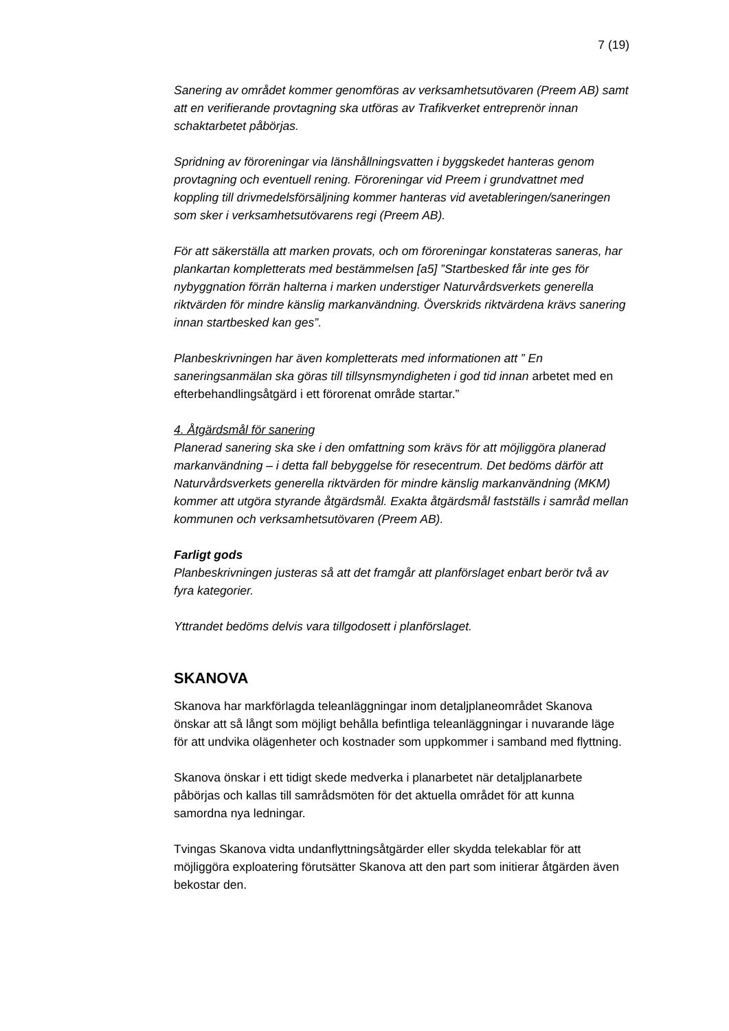7 (19)
Sanering av området kommer genomföras av verksamhetsutövaren (Preem AB) samt att en verifierande provtagning ska utföras av Trafikverket entreprenör innan schaktarbetet påbörjas.
Spridning av föroreningar via länshållningsvatten i byggskedet hanteras genom provtagning och eventuell rening. Föroreningar vid Preem i grundvattnet med koppling till drivmedelsförsäljning kommer hanteras vid avetableringen/saneringen som sker i verksamhetsutövarens regi (Preem AB).
För att säkerställa att marken provats, och om föroreningar konstateras saneras, har plankartan kompletterats med bestämmelsen [a5] ”Startbesked får inte ges för nybyggnation förrän halterna i marken understiger Naturvårdsverkets generella riktvärden för mindre känslig markanvändning. Överskrids riktvärdena krävs sanering innan startbesked kan ges”.
Planbeskrivningen har även kompletterats med informationen att ” En saneringsanmälan ska göras till tillsynsmyndigheten i god tid innan arbetet med en efterbehandlingsåtgärd i ett förorenat område startar.”
4. Åtgärdsmål för sanering
Planerad sanering ska ske i den omfattning som krävs för att möjliggöra planerad markanvändning – i detta fall bebyggelse för resecentrum. Det bedöms därför att Naturvårdsverkets generella riktvärden för mindre känslig markanvändning (MKM) kommer att utgöra styrande åtgärdsmål. Exakta åtgärdsmål fastställs i samråd mellan kommunen och verksamhetsutövaren (Preem AB).
Farligt gods
Planbeskrivningen justeras så att det framgår att planförslaget enbart berör två av fyra kategorier.
Yttrandet bedöms delvis vara tillgodosett i planförslaget.
SKANOVA
Skanova har markförlagda teleanläggningar inom detaljplaneområdet Skanova önskar att så långt som möjligt behålla befintliga teleanläggningar i nuvarande läge för att undvika olägenheter och kostnader som uppkommer i samband med flyttning.
Skanova önskar i ett tidigt skede medverka i planarbetet när detaljplanarbete påbörjas och kallas till samrådsmöten för det aktuella området för att kunna samordna nya ledningar.
Tvingas Skanova vidta undanflyttningsåtgärder eller skydda telekablar för att möjliggöra exploatering förutsätter Skanova att den part som initierar åtgärden även bekostar den.